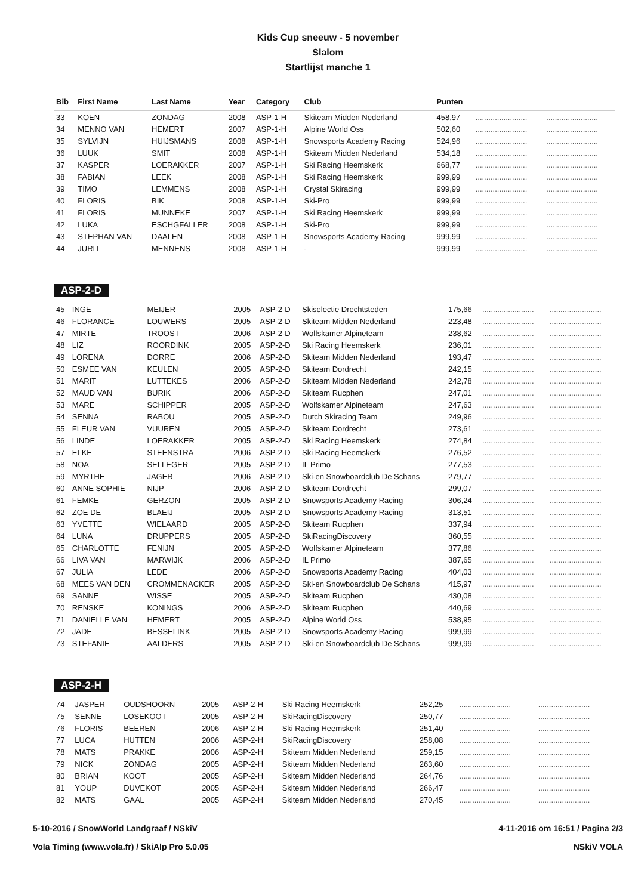Kids Cup sneeuw - 5 november
Slalom
Startlijst manche 1
| Bib | First Name | Last Name | Year | Category | Club | Punten | | |
| --- | --- | --- | --- | --- | --- | --- | --- | --- |
| 33 | KOEN | ZONDAG | 2008 | ASP-1-H | Skiteam Midden Nederland | 458,97 | ........................ | ........................ |
| 34 | MENNO VAN | HEMERT | 2007 | ASP-1-H | Alpine World Oss | 502,60 | ........................ | ........................ |
| 35 | SYLVIJN | HUIJSMANS | 2008 | ASP-1-H | Snowsports Academy Racing | 524,96 | ........................ | ........................ |
| 36 | LUUK | SMIT | 2008 | ASP-1-H | Skiteam Midden Nederland | 534,18 | ........................ | ........................ |
| 37 | KASPER | LOERAKKER | 2007 | ASP-1-H | Ski Racing Heemskerk | 668,77 | ........................ | ........................ |
| 38 | FABIAN | LEEK | 2008 | ASP-1-H | Ski Racing Heemskerk | 999,99 | ........................ | ........................ |
| 39 | TIMO | LEMMENS | 2008 | ASP-1-H | Crystal Skiracing | 999,99 | ........................ | ........................ |
| 40 | FLORIS | BIK | 2008 | ASP-1-H | Ski-Pro | 999,99 | ........................ | ........................ |
| 41 | FLORIS | MUNNEKE | 2007 | ASP-1-H | Ski Racing Heemskerk | 999,99 | ........................ | ........................ |
| 42 | LUKA | ESCHGFALLER | 2008 | ASP-1-H | Ski-Pro | 999,99 | ........................ | ........................ |
| 43 | STEPHAN VAN | DAALEN | 2008 | ASP-1-H | Snowsports Academy Racing | 999,99 | ........................ | ........................ |
| 44 | JURIT | MENNENS | 2008 | ASP-1-H | - | 999,99 | ........................ | ........................ |
ASP-2-D
| 45 | INGE | MEIJER | 2005 | ASP-2-D | Skiselectie Drechtsteden | 175,66 | ........................ | ........................ |
| 46 | FLORANCE | LOUWERS | 2005 | ASP-2-D | Skiteam Midden Nederland | 223,48 | ........................ | ........................ |
| 47 | MIRTE | TROOST | 2006 | ASP-2-D | Wolfskamer Alpineteam | 238,62 | ........................ | ........................ |
| 48 | LIZ | ROORDINK | 2005 | ASP-2-D | Ski Racing Heemskerk | 236,01 | ........................ | ........................ |
| 49 | LORENA | DORRE | 2006 | ASP-2-D | Skiteam Midden Nederland | 193,47 | ........................ | ........................ |
| 50 | ESMEE VAN | KEULEN | 2005 | ASP-2-D | Skiteam Dordrecht | 242,15 | ........................ | ........................ |
| 51 | MARIT | LUTTEKES | 2006 | ASP-2-D | Skiteam Midden Nederland | 242,78 | ........................ | ........................ |
| 52 | MAUD VAN | BURIK | 2006 | ASP-2-D | Skiteam Rucphen | 247,01 | ........................ | ........................ |
| 53 | MARE | SCHIPPER | 2005 | ASP-2-D | Wolfskamer Alpineteam | 247,63 | ........................ | ........................ |
| 54 | SENNA | RABOU | 2005 | ASP-2-D | Dutch Skiracing Team | 249,96 | ........................ | ........................ |
| 55 | FLEUR VAN | VUUREN | 2005 | ASP-2-D | Skiteam Dordrecht | 273,61 | ........................ | ........................ |
| 56 | LINDE | LOERAKKER | 2005 | ASP-2-D | Ski Racing Heemskerk | 274,84 | ........................ | ........................ |
| 57 | ELKE | STEENSTRA | 2006 | ASP-2-D | Ski Racing Heemskerk | 276,52 | ........................ | ........................ |
| 58 | NOA | SELLEGER | 2005 | ASP-2-D | IL Primo | 277,53 | ........................ | ........................ |
| 59 | MYRTHE | JAGER | 2006 | ASP-2-D | Ski-en Snowboardclub De Schans | 279,77 | ........................ | ........................ |
| 60 | ANNE SOPHIE | NIJP | 2006 | ASP-2-D | Skiteam Dordrecht | 299,07 | ........................ | ........................ |
| 61 | FEMKE | GERZON | 2005 | ASP-2-D | Snowsports Academy Racing | 306,24 | ........................ | ........................ |
| 62 | ZOE DE | BLAEIJ | 2005 | ASP-2-D | Snowsports Academy Racing | 313,51 | ........................ | ........................ |
| 63 | YVETTE | WIELAARD | 2005 | ASP-2-D | Skiteam Rucphen | 337,94 | ........................ | ........................ |
| 64 | LUNA | DRUPPERS | 2005 | ASP-2-D | SkiRacingDiscovery | 360,55 | ........................ | ........................ |
| 65 | CHARLOTTE | FENIJN | 2005 | ASP-2-D | Wolfskamer Alpineteam | 377,86 | ........................ | ........................ |
| 66 | LIVA VAN | MARWIJK | 2006 | ASP-2-D | IL Primo | 387,65 | ........................ | ........................ |
| 67 | JULIA | LEDE | 2006 | ASP-2-D | Snowsports Academy Racing | 404,03 | ........................ | ........................ |
| 68 | MEES VAN DEN | CROMMENACKER | 2005 | ASP-2-D | Ski-en Snowboardclub De Schans | 415,97 | ........................ | ........................ |
| 69 | SANNE | WISSE | 2005 | ASP-2-D | Skiteam Rucphen | 430,08 | ........................ | ........................ |
| 70 | RENSKE | KONINGS | 2006 | ASP-2-D | Skiteam Rucphen | 440,69 | ........................ | ........................ |
| 71 | DANIELLE VAN | HEMERT | 2005 | ASP-2-D | Alpine World Oss | 538,95 | ........................ | ........................ |
| 72 | JADE | BESSELINK | 2005 | ASP-2-D | Snowsports Academy Racing | 999,99 | ........................ | ........................ |
| 73 | STEFANIE | AALDERS | 2005 | ASP-2-D | Ski-en Snowboardclub De Schans | 999,99 | ........................ | ........................ |
ASP-2-H
| 74 | JASPER | OUDSHOORN | 2005 | ASP-2-H | Ski Racing Heemskerk | 252,25 | ........................ | ........................ |
| 75 | SENNE | LOSEKOOT | 2005 | ASP-2-H | SkiRacingDiscovery | 250,77 | ........................ | ........................ |
| 76 | FLORIS | BEEREN | 2006 | ASP-2-H | Ski Racing Heemskerk | 251,40 | ........................ | ........................ |
| 77 | LUCA | HUTTEN | 2006 | ASP-2-H | SkiRacingDiscovery | 258,08 | ........................ | ........................ |
| 78 | MATS | PRAKKE | 2006 | ASP-2-H | Skiteam Midden Nederland | 259,15 | ........................ | ........................ |
| 79 | NICK | ZONDAG | 2005 | ASP-2-H | Skiteam Midden Nederland | 263,60 | ........................ | ........................ |
| 80 | BRIAN | KOOT | 2005 | ASP-2-H | Skiteam Midden Nederland | 264,76 | ........................ | ........................ |
| 81 | YOUP | DUVEKOT | 2005 | ASP-2-H | Skiteam Midden Nederland | 266,47 | ........................ | ........................ |
| 82 | MATS | GAAL | 2005 | ASP-2-H | Skiteam Midden Nederland | 270,45 | ........................ | ........................ |
5-10-2016 / SnowWorld Landgraaf / NSkiV 4-11-2016 om 16:51 / Pagina 2/3
Vola Timing (www.vola.fr) / SkiAlp Pro 5.0.05 NSkiV VOLA